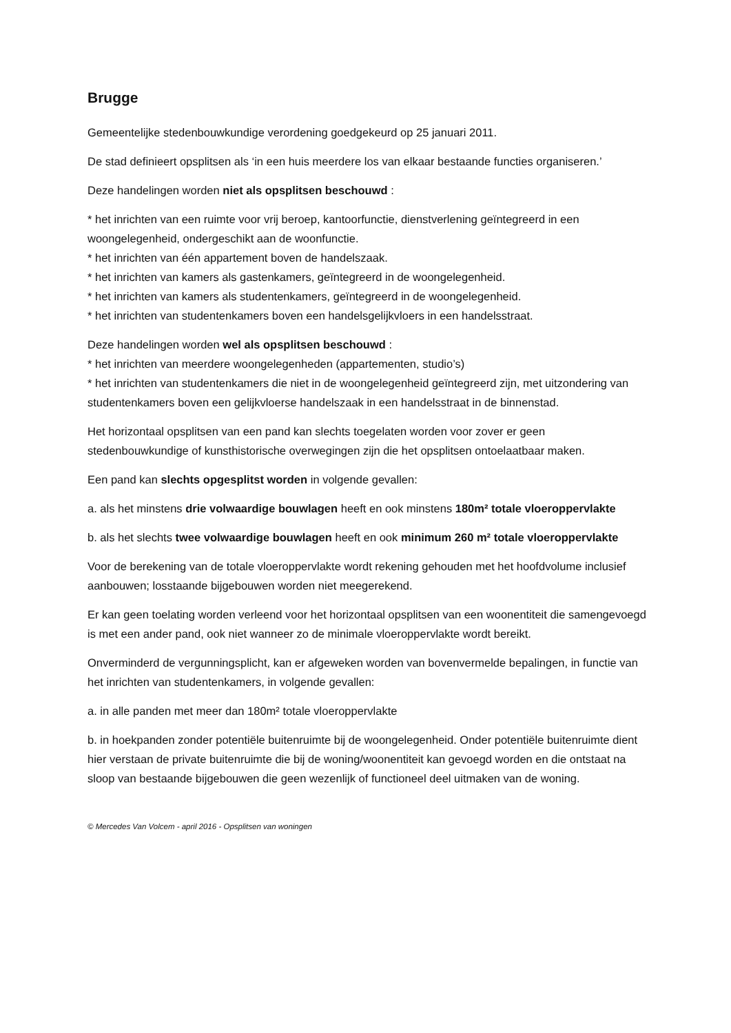Brugge
Gemeentelijke stedenbouwkundige verordening goedgekeurd op 25 januari 2011.
De stad definieert opsplitsen als ‘in een huis meerdere los van elkaar bestaande functies organiseren.’
Deze handelingen worden niet als opsplitsen beschouwd :
* het inrichten van een ruimte voor vrij beroep, kantoorfunctie, dienstverlening geïntegreerd in een woongelegenheid, ondergeschikt aan de woonfunctie.
* het inrichten van één appartement boven de handelszaak.
* het inrichten van kamers als gastenkamers, geïntegreerd in de woongelegenheid.
* het inrichten van kamers als studentenkamers, geïntegreerd in de woongelegenheid.
* het inrichten van studentenkamers boven een handelsgelijkvloers in een handelsstraat.
Deze handelingen worden wel als opsplitsen beschouwd :
* het inrichten van meerdere woongelegenheden (appartementen, studio’s)
* het inrichten van studentenkamers die niet in de woongelegenheid geïntegreerd zijn, met uitzondering van studentenkamers boven een gelijkvloerse handelszaak in een handelsstraat in de binnenstad.
Het horizontaal opsplitsen van een pand kan slechts toegelaten worden voor zover er geen stedenbouwkundige of kunsthistorische overwegingen zijn die het opsplitsen ontoelaatbaar maken.
Een pand kan slechts opgesplitst worden in volgende gevallen:
a. als het minstens drie volwaardige bouwlagen heeft en ook minstens 180m² totale vloeroppervlakte
b. als het slechts twee volwaardige bouwlagen heeft en ook minimum 260 m² totale vloeroppervlakte
Voor de berekening van de totale vloeroppervlakte wordt rekening gehouden met het hoofdvolume inclusief aanbouwen; losstaande bijgebouwen worden niet meegerekend.
Er kan geen toelating worden verleend voor het horizontaal opsplitsen van een woonentiteit die samengevoegd is met een ander pand, ook niet wanneer zo de minimale vloeroppervlakte wordt bereikt.
Onverminderd de vergunningsplicht, kan er afgeweken worden van bovenvermelde bepalingen, in functie van het inrichten van studentenkamers, in volgende gevallen:
a. in alle panden met meer dan 180m² totale vloeroppervlakte
b. in hoekpanden zonder potentiële buitenruimte bij de woongelegenheid. Onder potentiële buitenruimte dient hier verstaan de private buitenruimte die bij de woning/woonentiteit kan gevoegd worden en die ontstaat na sloop van bestaande bijgebouwen die geen wezenlijk of functioneel deel uitmaken van de woning.
© Mercedes Van Volcem - april 2016 - Opsplitsen van woningen